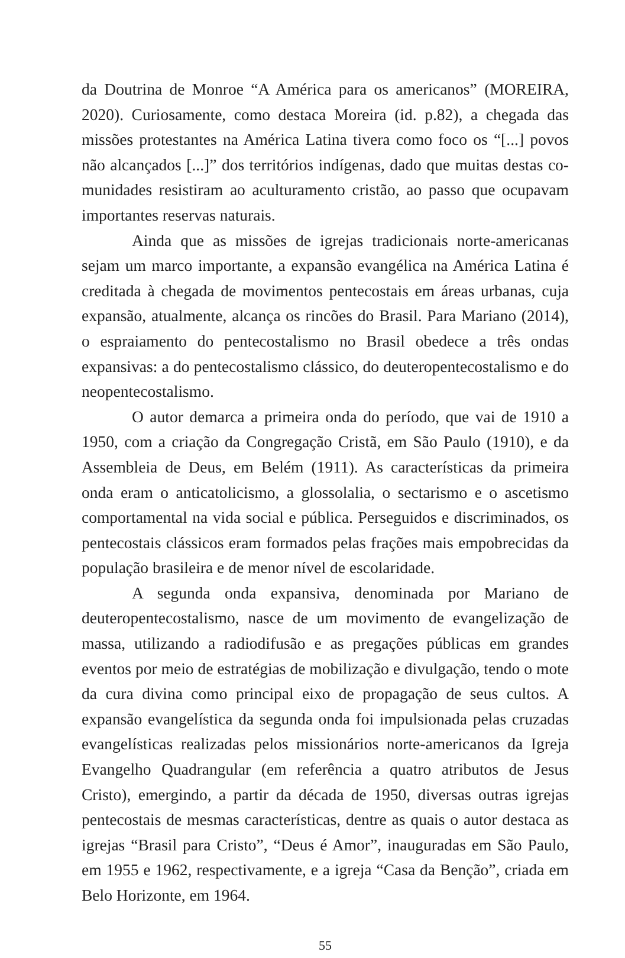da Doutrina de Monroe “A América para os americanos” (MOREIRA, 2020). Curiosamente, como destaca Moreira (id. p.82), a chegada das missões protestantes na América Latina tivera como foco os “[...] povos não alcançados [...]” dos territórios indígenas, dado que muitas destas co-munidades resistiram ao aculturamento cristão, ao passo que ocupavam importantes reservas naturais.
Ainda que as missões de igrejas tradicionais norte-americanas sejam um marco importante, a expansão evangélica na América Latina é creditada à chegada de movimentos pentecostais em áreas urbanas, cuja expansão, atualmente, alcança os rincões do Brasil. Para Mariano (2014), o espraiamento do pentecostalismo no Brasil obedece a três ondas expansivas: a do pentecostalismo clássico, do deuteropentecostalismo e do neopentecostalismo.
O autor demarca a primeira onda do período, que vai de 1910 a 1950, com a criação da Congregação Cristã, em São Paulo (1910), e da Assembleia de Deus, em Belém (1911). As características da primeira onda eram o anticatolicismo, a glossolalia, o sectarismo e o ascetismo comportamental na vida social e pública. Perseguidos e discriminados, os pentecostais clássicos eram formados pelas frações mais empobrecidas da população brasileira e de menor nível de escolaridade.
A segunda onda expansiva, denominada por Mariano de deuteropentecostalismo, nasce de um movimento de evangelização de massa, utilizando a radiodifusão e as pregações públicas em grandes eventos por meio de estratégias de mobilização e divulgação, tendo o mote da cura divina como principal eixo de propagação de seus cultos. A expansão evangelística da segunda onda foi impulsionada pelas cruzadas evangelísticas realizadas pelos missionários norte-americanos da Igreja Evangelho Quadrangular (em referência a quatro atributos de Jesus Cristo), emergindo, a partir da década de 1950, diversas outras igrejas pentecostais de mesmas características, dentre as quais o autor destaca as igrejas “Brasil para Cristo”, “Deus é Amor”, inauguradas em São Paulo, em 1955 e 1962, respectivamente, e a igreja “Casa da Benção”, criada em Belo Horizonte, em 1964.
55